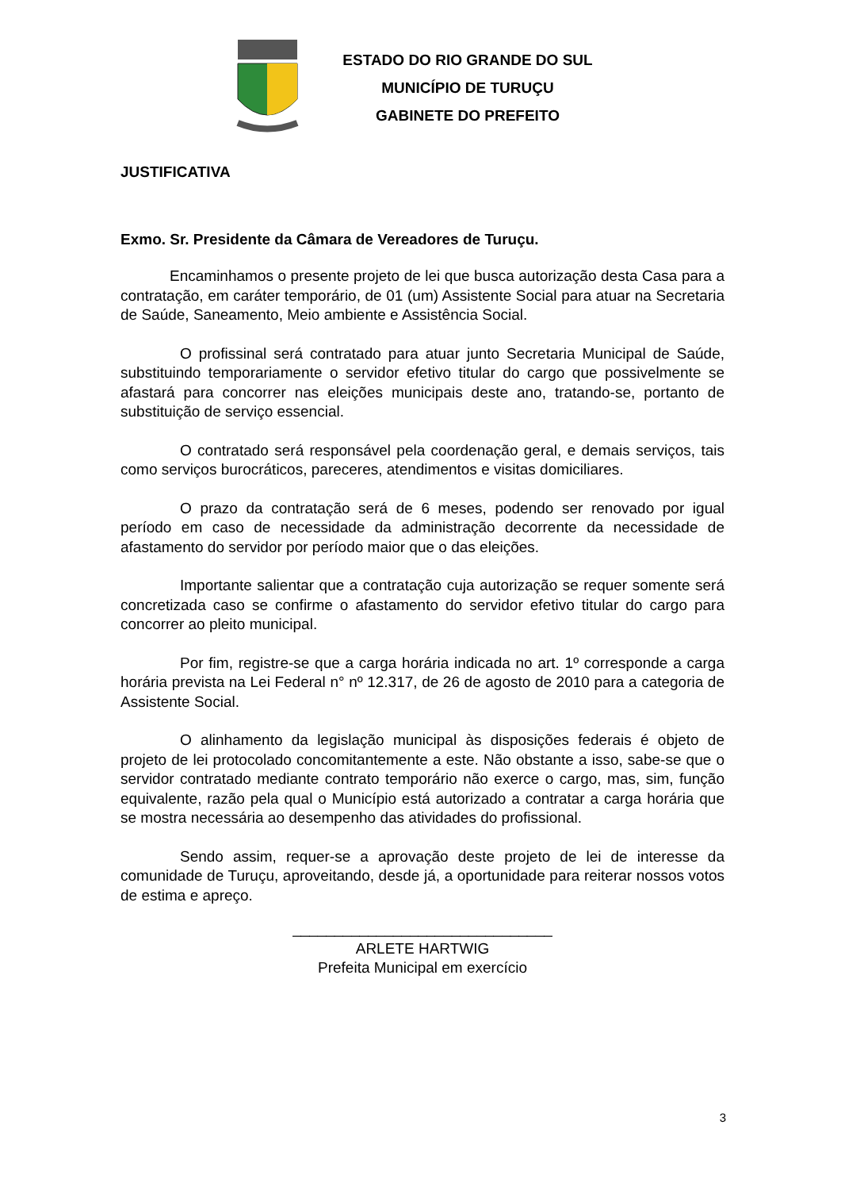ESTADO DO RIO GRANDE DO SUL
MUNICÍPIO DE TURUÇU
GABINETE DO PREFEITO
JUSTIFICATIVA
Exmo. Sr. Presidente da Câmara de Vereadores de Turuçu.
Encaminhamos o presente projeto de lei que busca autorização desta Casa para a contratação, em caráter temporário, de 01 (um) Assistente Social para atuar na Secretaria de Saúde, Saneamento, Meio ambiente e Assistência Social.
O profissinal será contratado para atuar junto Secretaria Municipal de Saúde, substituindo temporariamente o servidor efetivo titular do cargo que possivelmente se afastará para concorrer nas eleições municipais deste ano, tratando-se, portanto de substituição de serviço essencial.
O contratado será responsável pela coordenação geral, e demais serviços, tais como serviços burocráticos, pareceres, atendimentos e visitas domiciliares.
O prazo da contratação será de 6 meses, podendo ser renovado por igual período em caso de necessidade da administração decorrente da necessidade de afastamento do servidor por período maior que o das eleições.
Importante salientar que a contratação cuja autorização se requer somente será concretizada caso se confirme o afastamento do servidor efetivo titular do cargo para concorrer ao pleito municipal.
Por fim, registre-se que a carga horária indicada no art. 1º corresponde a carga horária prevista na Lei Federal n° nº 12.317, de 26 de agosto de 2010 para a categoria de Assistente Social.
O alinhamento da legislação municipal às disposições federais é objeto de projeto de lei protocolado concomitantemente a este. Não obstante a isso, sabe-se que o servidor contratado mediante contrato temporário não exerce o cargo, mas, sim, função equivalente, razão pela qual o Município está autorizado a contratar a carga horária que se mostra necessária ao desempenho das atividades do profissional.
Sendo assim, requer-se a aprovação deste projeto de lei de interesse da comunidade de Turuçu, aproveitando, desde já, a oportunidade para reiterar nossos votos de estima e apreço.
_______________________________
ARLETE HARTWIG
Prefeita Municipal em exercício
3